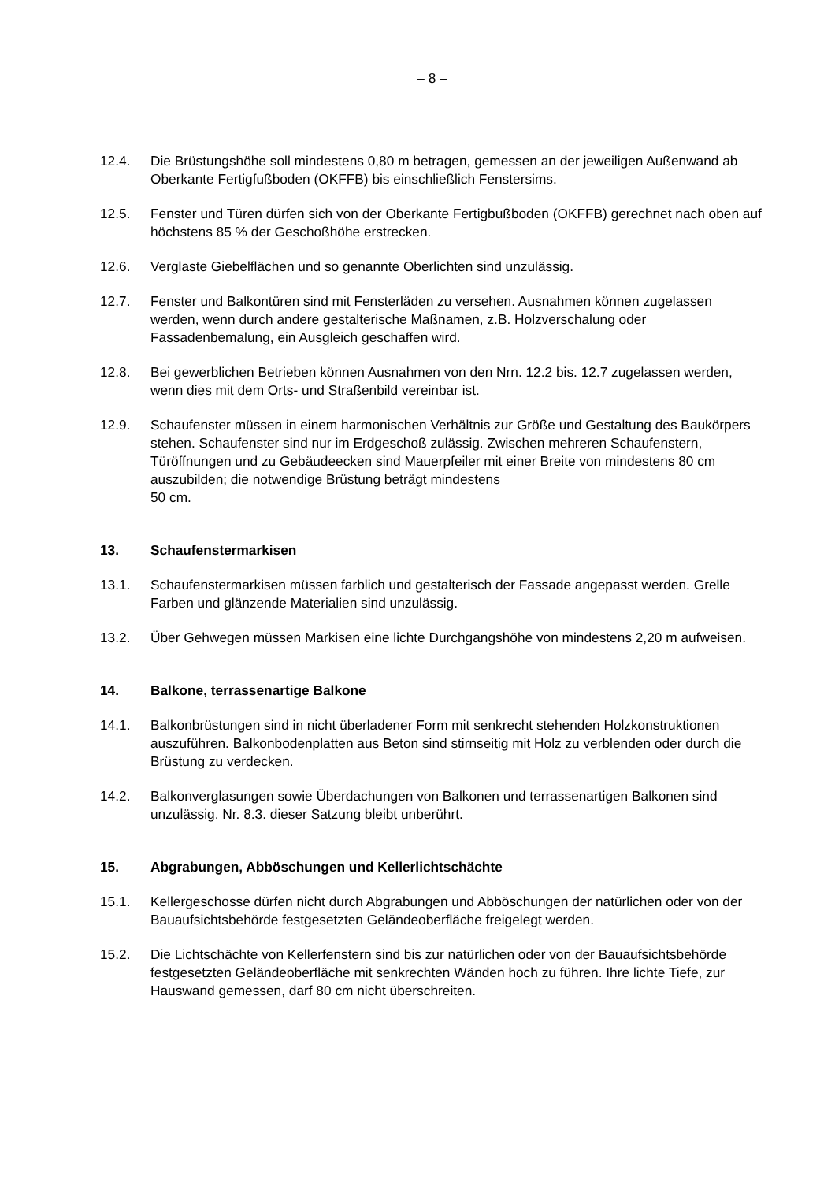– 8 –
12.4. Die Brüstungshöhe soll mindestens 0,80 m betragen, gemessen an der jeweiligen Außenwand ab Oberkante Fertigfußboden (OKFFB) bis einschließlich Fenstersims.
12.5. Fenster und Türen dürfen sich von der Oberkante Fertigbußboden (OKFFB) gerechnet nach oben auf höchstens 85 % der Geschoßhöhe erstrecken.
12.6. Verglaste Giebelflächen und so genannte Oberlichten sind unzulässig.
12.7. Fenster und Balkontüren sind mit Fensterläden zu versehen. Ausnahmen können zugelassen werden, wenn durch andere gestalterische Maßnamen, z.B. Holzverschalung oder Fassadenbemalung, ein Ausgleich geschaffen wird.
12.8. Bei gewerblichen Betrieben können Ausnahmen von den Nrn. 12.2 bis. 12.7 zugelassen werden, wenn dies mit dem Orts- und Straßenbild vereinbar ist.
12.9. Schaufenster müssen in einem harmonischen Verhältnis zur Größe und Gestaltung des Baukörpers stehen. Schaufenster sind nur im Erdgeschoß zulässig. Zwischen mehreren Schaufenstern, Türöffnungen und zu Gebäudeecken sind Mauerpfeiler mit einer Breite von mindestens 80 cm auszubilden; die notwendige Brüstung beträgt mindestens
50 cm.
13. Schaufenstermarkisen
13.1. Schaufenstermarkisen müssen farblich und gestalterisch der Fassade angepasst werden. Grelle Farben und glänzende Materialien sind unzulässig.
13.2. Über Gehwegen müssen Markisen eine lichte Durchgangshöhe von mindestens 2,20 m aufweisen.
14. Balkone, terrassenartige Balkone
14.1. Balkonbrüstungen sind in nicht überladener Form mit senkrecht stehenden Holzkonstruktionen auszuführen. Balkonbodenplatten aus Beton sind stirnseitig mit Holz zu verblenden oder durch die Brüstung zu verdecken.
14.2. Balkonverglasungen sowie Überdachungen von Balkonen und terrassenartigen Balkonen sind unzulässig. Nr. 8.3. dieser Satzung bleibt unberührt.
15. Abgrabungen, Abböschungen und Kellerlichtschächte
15.1. Kellergeschosse dürfen nicht durch Abgrabungen und Abböschungen der natürlichen oder von der Bauaufsichtsbehörde festgesetzten Geländeoberfläche freigelegt werden.
15.2. Die Lichtschächte von Kellerfenstern sind bis zur natürlichen oder von der Bauaufsichtsbehörde festgesetzten Geländeoberfläche mit senkrechten Wänden hoch zu führen. Ihre lichte Tiefe, zur Hauswand gemessen, darf 80 cm nicht überschreiten.